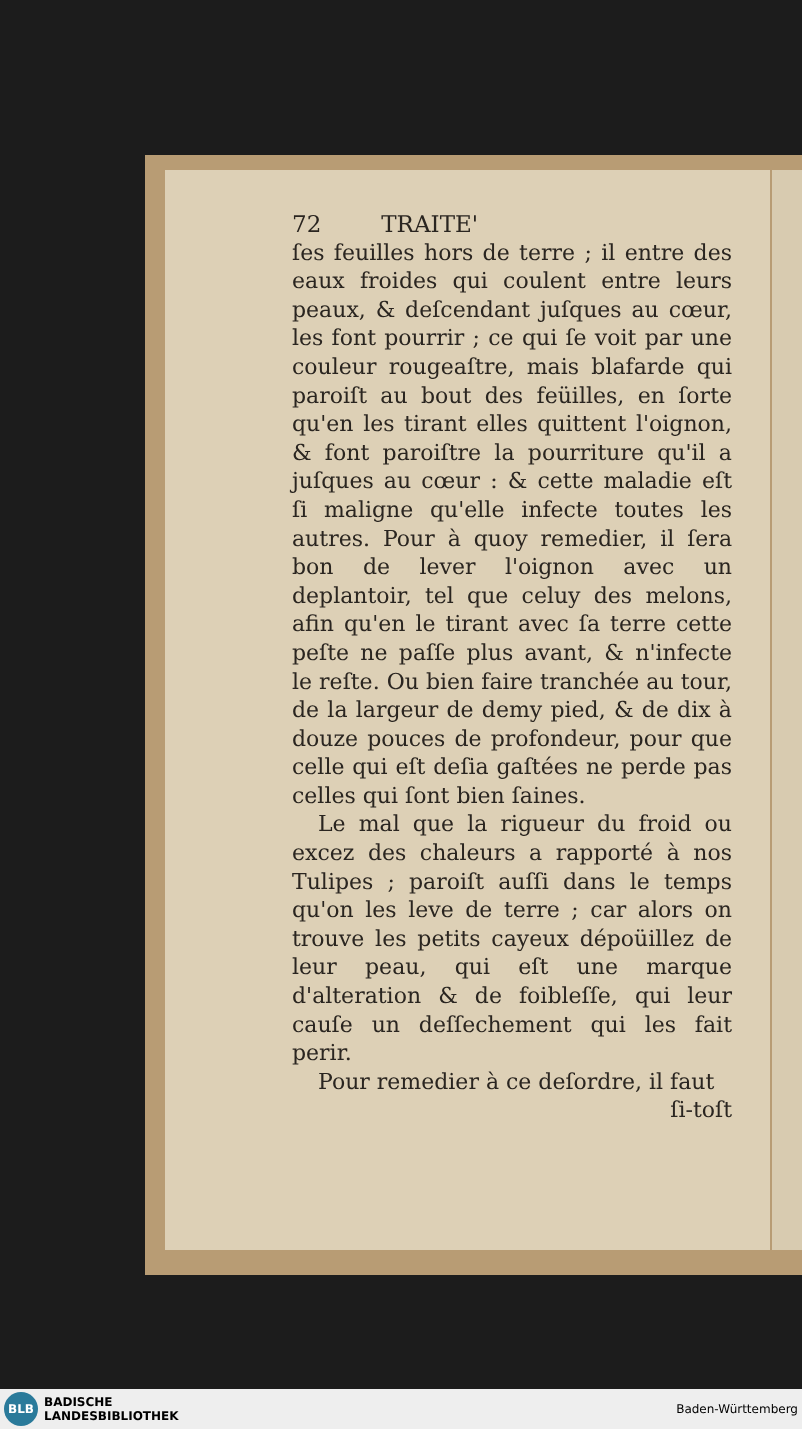72 TRAITE'
ſes feuilles hors de terre ; il entre des eaux froides qui coulent entre leurs peaux, & deſcendant juſques au cœur, les font pourrir ; ce qui ſe voit par une couleur rougeaſtre, mais blafarde qui paroiſt au bout des feüilles, en ſorte qu'en les tirant elles quittent l'oignon, & font paroiſtre la pourriture qu'il a juſques au cœur : & cette maladie eſt ſi maligne qu'elle infecte toutes les autres. Pour à quoy remedier, il ſera bon de le­ver l'oignon avec un deplantoir, tel que celuy des melons, afin qu'en le tirant avec ſa terre cette peſte ne paſſe plus a­vant, & n'infecte le reſte. Ou bien faire tranchée au tour, de la largeur de demy pied, & de dix à douze pouces de profondeur, pour que celle qui eſt deſia gaſtées ne perde pas celles qui ſont bien ſaines.
Le mal que la rigueur du froid ou excez des chaleurs a rapporté à nos Tu­lipes ; paroiſt auſſi dans le temps qu'on les leve de terre ; car alors on trouve les petits cayeux dépoüillez de leur peau, qui eſt une marque d'alteration & de foibleſſe, qui leur cauſe un deſſeche­ment qui les fait perir.
Pour remedier à ce deſordre, il faut
ſi-toſt
BLB BADISCHE
LANDESBIBLIOTHEK
Baden-Württemberg